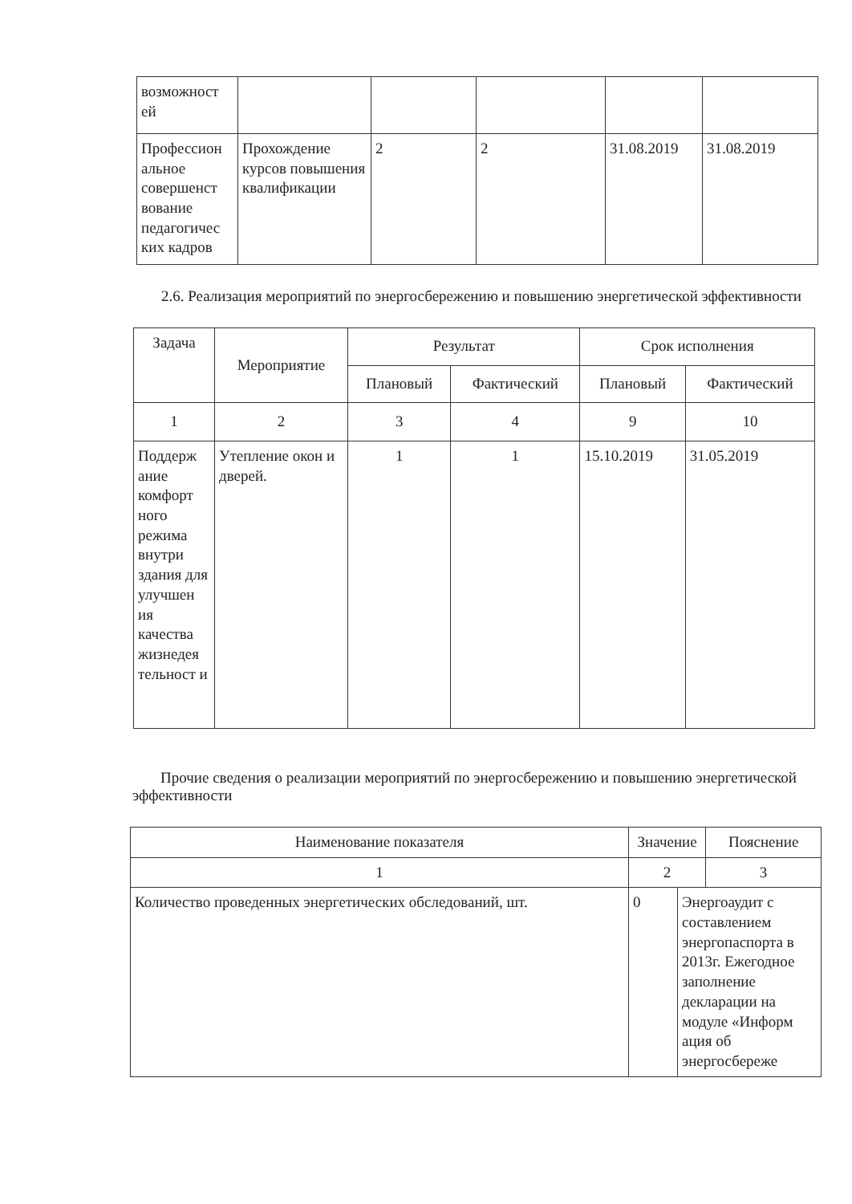| возможност ей | | | | | |
| Профессион альное совершенст вование педагогичес ких кадров | Прохождение курсов повышения квалификации | 2 | 2 | 31.08.2019 | 31.08.2019 |
2.6. Реализация мероприятий по энергосбережению и повышению энергетической эффективности
| Задача | Мероприятие | Результат | | Срок исполнения | |
| --- | --- | --- | --- | --- | --- |
| | | Плановый | Фактический | Плановый | Фактический |
| 1 | 2 | 3 | 4 | 9 | 10 |
| Поддерж ание комфорт ного режима внутри здания для улучшен ия качества жизнедея тельност и | Утепление окон и дверей. | 1 | 1 | 15.10.2019 | 31.05.2019 |
Прочие сведения о реализации мероприятий по энергосбережению и повышению энергетической эффективности
| Наименование показателя | Значение | | Пояснение |
| --- | --- | --- | --- |
| 1 | 2 | | 3 |
| Количество проведенных энергетических обследований, шт. | 0 | Энергоаудит с составлением энергопаспорта в 2013г. Ежегодное заполнение декларации на модуле «Информ ация об энергосбереже | |